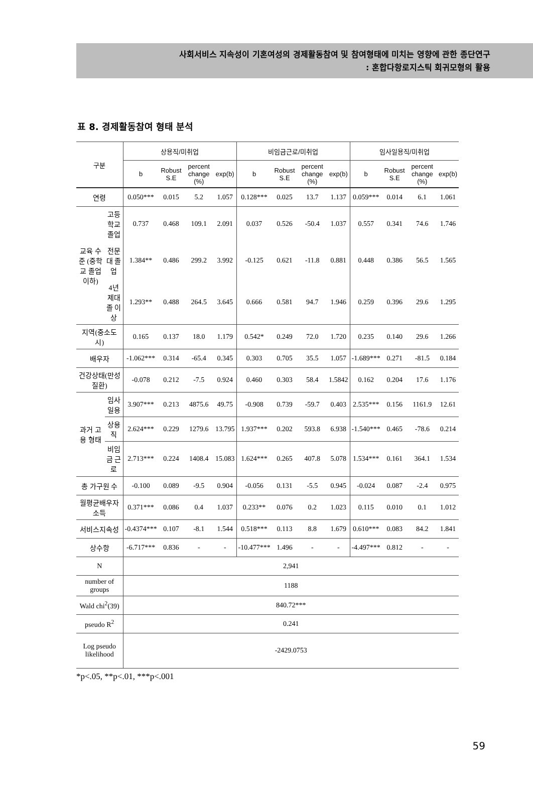사회서비스 지속성이 기혼여성의 경제활동참여 및 참여형태에 미치는 영향에 관한 종단연구
: 혼합다항로지스틱 회귀모형의 활용
표 8. 경제활동참여 형태 분석
| 구분 | | 상용직/미취업 | | | | 비임금근로/미취업 | | | | 임사일용직/미취업 | | | |
| --- | --- | --- | --- | --- | --- | --- | --- | --- | --- | --- | --- | --- | --- |
| | | b | Robust S.E | percent change (%) | exp(b) | b | Robust S.E | percent change (%) | exp(b) | b | Robust S.E | percent change (%) | exp(b) |
| 연령 | | 0.050*** | 0.015 | 5.2 | 1.057 | 0.128*** | 0.025 | 13.7 | 1.137 | 0.059*** | 0.014 | 6.1 | 1.061 |
| 교육 수준 (중학교 졸업 이하) | 고등학교 졸업 | 0.737 | 0.468 | 109.1 | 2.091 | 0.037 | 0.526 | -50.4 | 1.037 | 0.557 | 0.341 | 74.6 | 1.746 |
| | 전문대 졸업 | 1.384** | 0.486 | 299.2 | 3.992 | -0.125 | 0.621 | -11.8 | 0.881 | 0.448 | 0.386 | 56.5 | 1.565 |
| | 4년제대졸 이상 | 1.293** | 0.488 | 264.5 | 3.645 | 0.666 | 0.581 | 94.7 | 1.946 | 0.259 | 0.396 | 29.6 | 1.295 |
| 지역(중소도시) | | 0.165 | 0.137 | 18.0 | 1.179 | 0.542* | 0.249 | 72.0 | 1.720 | 0.235 | 0.140 | 29.6 | 1.266 |
| 배우자 | | -1.062*** | 0.314 | -65.4 | 0.345 | 0.303 | 0.705 | 35.5 | 1.057 | -1.689*** | 0.271 | -81.5 | 0.184 |
| 건강상태(만성질환) | | -0.078 | 0.212 | -7.5 | 0.924 | 0.460 | 0.303 | 58.4 | 1.5842 | 0.162 | 0.204 | 17.6 | 1.176 |
| 과거 고용 형태 | 임사일용 | 3.907*** | 0.213 | 4875.6 | 49.75 | -0.908 | 0.739 | -59.7 | 0.403 | 2.535*** | 0.156 | 1161.9 | 12.61 |
| | 상용직 | 2.624*** | 0.229 | 1279.6 | 13.795 | 1.937*** | 0.202 | 593.8 | 6.938 | -1.540*** | 0.465 | -78.6 | 0.214 |
| | 비임금 근로 | 2.713*** | 0.224 | 1408.4 | 15.083 | 1.624*** | 0.265 | 407.8 | 5.078 | 1.534*** | 0.161 | 364.1 | 1.534 |
| 총 가구원 수 | | -0.100 | 0.089 | -9.5 | 0.904 | -0.056 | 0.131 | -5.5 | 0.945 | -0.024 | 0.087 | -2.4 | 0.975 |
| 월평균배우자소득 | | 0.371*** | 0.086 | 0.4 | 1.037 | 0.233** | 0.076 | 0.2 | 1.023 | 0.115 | 0.010 | 0.1 | 1.012 |
| 서비스지속성 | | -0.4374*** | 0.107 | -8.1 | 1.544 | 0.518*** | 0.113 | 8.8 | 1.679 | 0.610*** | 0.083 | 84.2 | 1.841 |
| 상수항 | | -6.717*** | 0.836 | - | - | -10.477*** | 1.496 | - | - | -4.497*** | 0.812 | - | - |
| N | | 2,941 | | | | | | | | | | | |
| number of groups | | 1188 | | | | | | | | | | | |
| Wald chi<sup>2</sup>(39) | | 840.72*** | | | | | | | | | | | |
| pseudo R<sup>2</sup> | | 0.241 | | | | | | | | | | | |
| Log pseudo likelihood | | -2429.0753 | | | | | | | | | | | |
*p<.05, **p<.01, ***p<.001
59